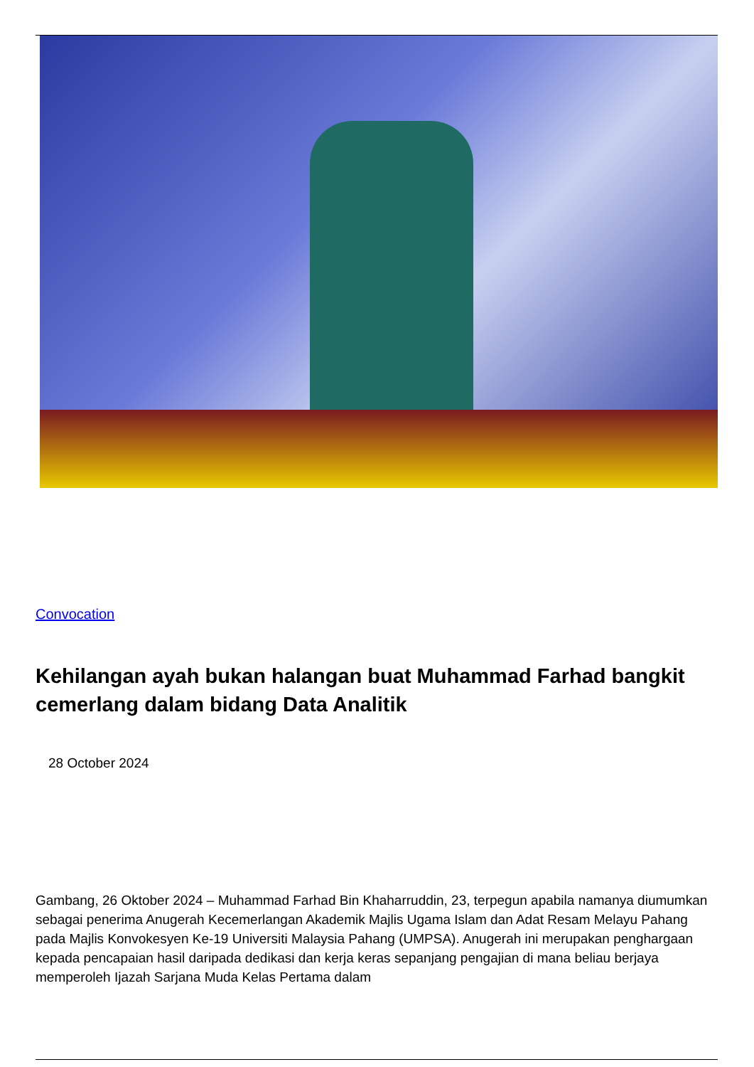Convocation
Kehilangan ayah bukan halangan buat Muhammad Farhad bangkit cemerlang dalam bidang Data Analitik
28 October 2024
Gambang, 26 Oktober 2024 – Muhammad Farhad Bin Khaharruddin, 23, terpegun apabila namanya diumumkan sebagai penerima Anugerah Kecemerlangan Akademik Majlis Ugama Islam dan Adat Resam Melayu Pahang pada Majlis Konvokesyen Ke-19 Universiti Malaysia Pahang (UMPSA). Anugerah ini merupakan penghargaan kepada pencapaian hasil daripada dedikasi dan kerja keras sepanjang pengajian di mana beliau berjaya memperoleh Ijazah Sarjana Muda Kelas Pertama dalam